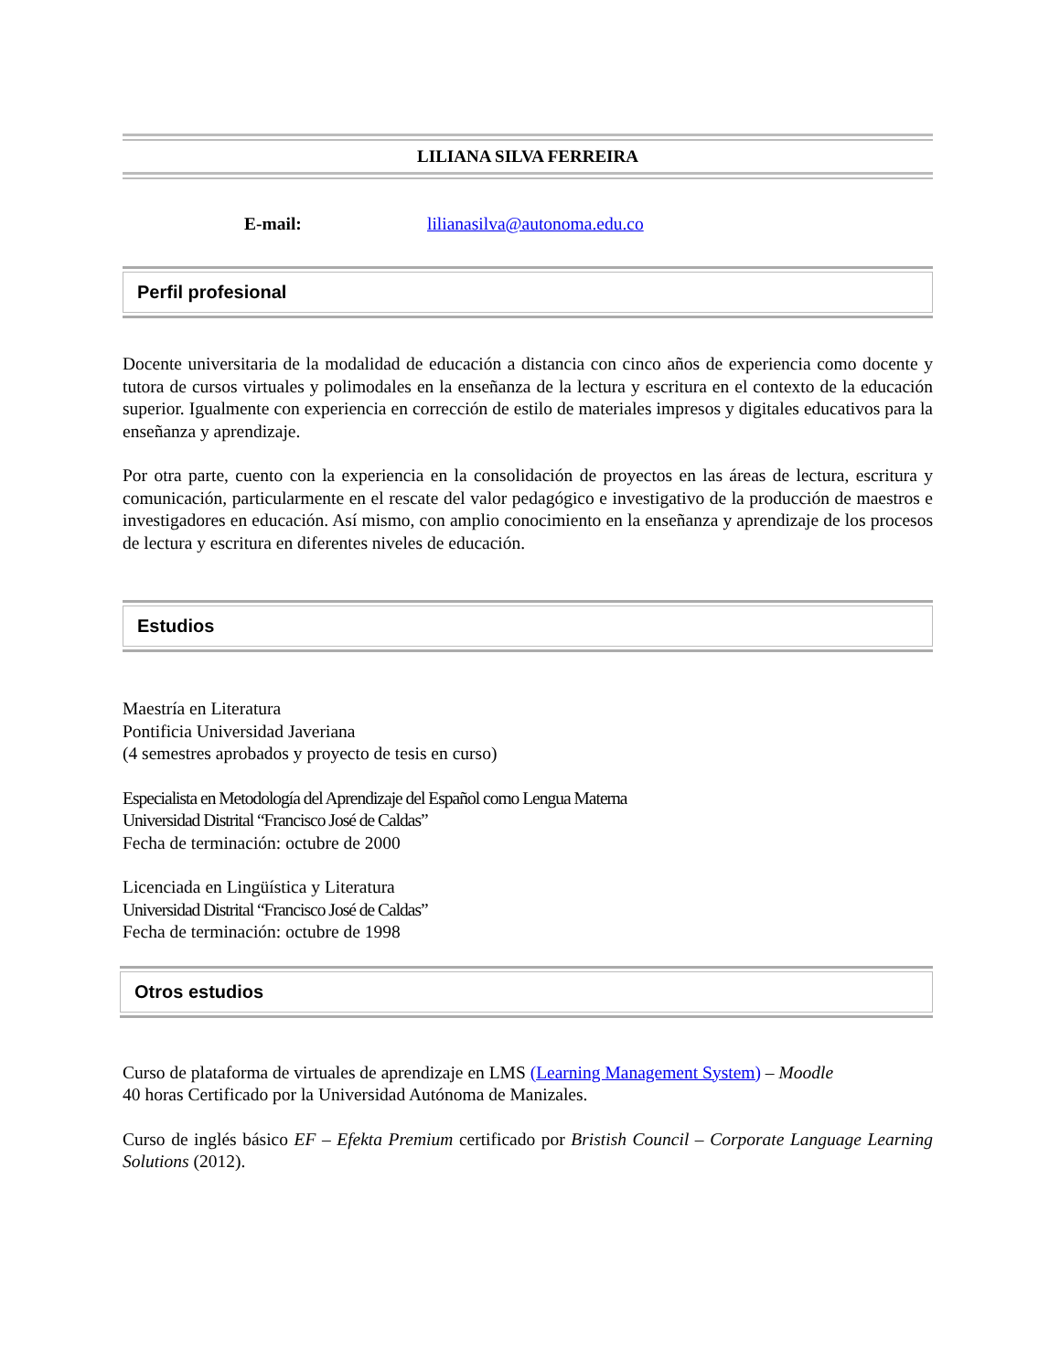LILIANA SILVA FERREIRA
E-mail: lilianasilva@autonoma.edu.co
Perfil profesional
Docente universitaria de la modalidad de educación a distancia con cinco años de experiencia como docente y tutora de cursos virtuales y polimodales en la enseñanza de la lectura y escritura en el contexto de la educación superior. Igualmente con experiencia en corrección de estilo de materiales impresos y digitales educativos para la enseñanza y aprendizaje.
Por otra parte, cuento con la experiencia en la consolidación de proyectos en las áreas de lectura, escritura y comunicación, particularmente en el rescate del valor pedagógico e investigativo de la producción de maestros e investigadores en educación. Así mismo, con amplio conocimiento en la enseñanza y aprendizaje de los procesos de lectura y escritura en diferentes niveles de educación.
Estudios
Maestría en Literatura
Pontificia Universidad Javeriana
(4 semestres aprobados y proyecto de tesis en curso)
Especialista en Metodología del Aprendizaje del Español como Lengua Materna
Universidad Distrital “Francisco José de Caldas”
Fecha de terminación: octubre de 2000
Licenciada en Lingüística y Literatura
Universidad Distrital “Francisco José de Caldas”
Fecha de terminación: octubre de 1998
Otros estudios
Curso de plataforma de virtuales de aprendizaje en LMS (Learning Management System) – Moodle
40 horas Certificado por la Universidad Autónoma de Manizales.
Curso de inglés básico EF – Efekta Premium certificado por Bristish Council – Corporate Language Learning Solutions (2012).